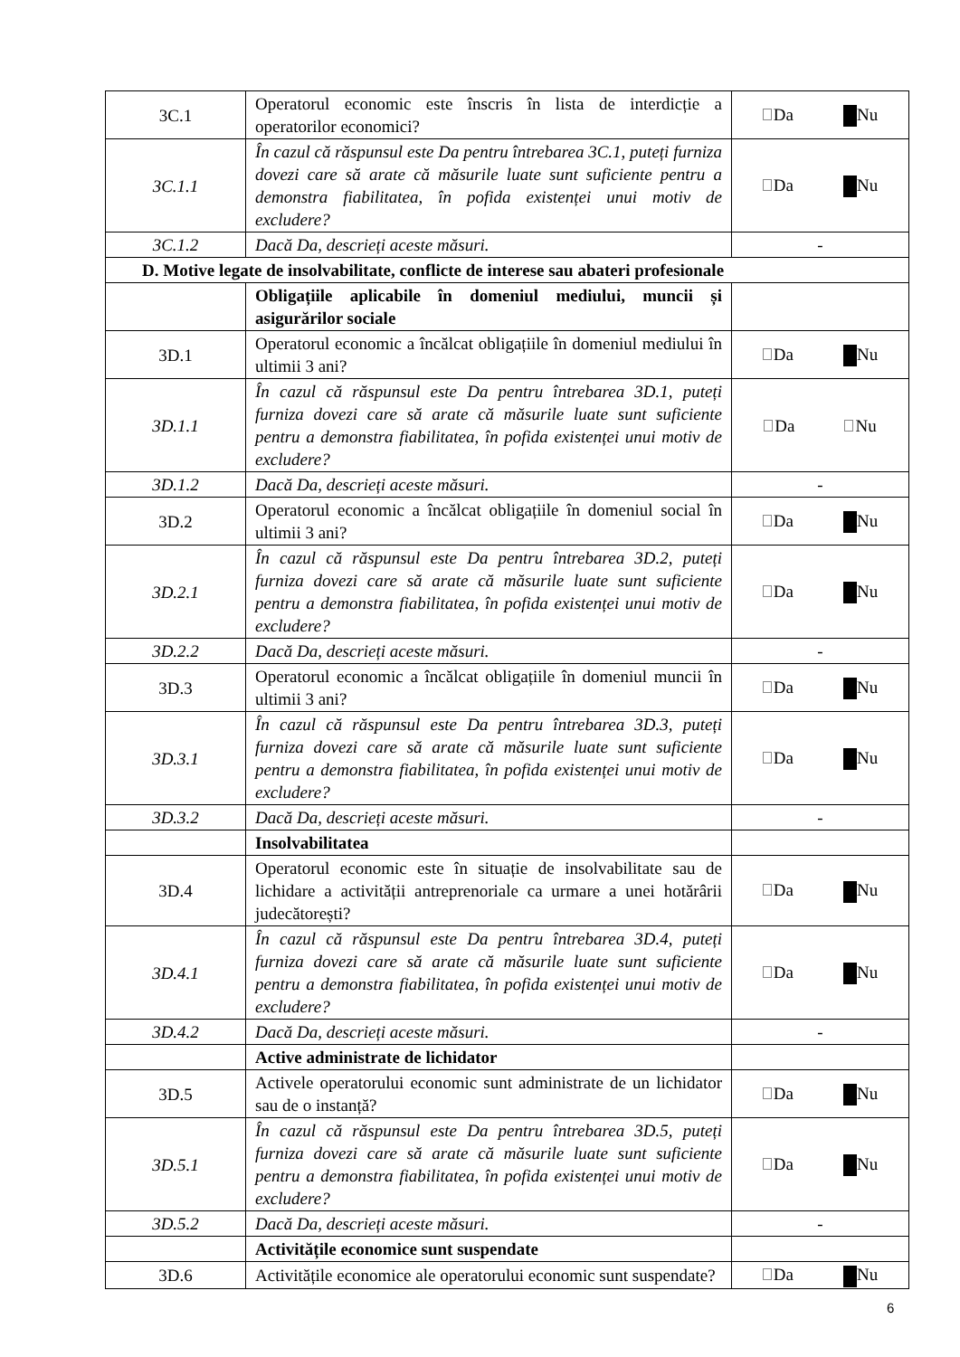| 3C.1 | Operatorul economic este înscris în lista de interdicție a operatorilor economici? | Da Nu |
| 3C.1.1 | În cazul că răspunsul este Da pentru întrebarea 3C.1, puteți furniza dovezi care să arate că măsurile luate sunt suficiente pentru a demonstra fiabilitatea, în pofida existenței unui motiv de excludere? | Da Nu |
| 3C.1.2 | Dacă Da, descrieți aceste măsuri. | - |
| D. Motive legate de insolvabilitate, conflicte de interese sau abateri profesionale | | |
| | Obligațiile aplicabile în domeniul mediului, muncii și asigurărilor sociale | |
| 3D.1 | Operatorul economic a încălcat obligațiile în domeniul mediului în ultimii 3 ani? | Da Nu |
| 3D.1.1 | În cazul că răspunsul este Da pentru întrebarea 3D.1, puteți furniza dovezi care să arate că măsurile luate sunt suficiente pentru a demonstra fiabilitatea, în pofida existenței unui motiv de excludere? | Da Nu |
| 3D.1.2 | Dacă Da, descrieți aceste măsuri. | - |
| 3D.2 | Operatorul economic a încălcat obligațiile în domeniul social în ultimii 3 ani? | Da Nu |
| 3D.2.1 | În cazul că răspunsul este Da pentru întrebarea 3D.2, puteți furniza dovezi care să arate că măsurile luate sunt suficiente pentru a demonstra fiabilitatea, în pofida existenței unui motiv de excludere? | Da Nu |
| 3D.2.2 | Dacă Da, descrieți aceste măsuri. | - |
| 3D.3 | Operatorul economic a încălcat obligațiile în domeniul muncii în ultimii 3 ani? | Da Nu |
| 3D.3.1 | În cazul că răspunsul este Da pentru întrebarea 3D.3, puteți furniza dovezi care să arate că măsurile luate sunt suficiente pentru a demonstra fiabilitatea, în pofida existenței unui motiv de excludere? | Da Nu |
| 3D.3.2 | Dacă Da, descrieți aceste măsuri. | - |
| | Insolvabilitatea | |
| 3D.4 | Operatorul economic este în situație de insolvabilitate sau de lichidare a activității antreprenoriale ca urmare a unei hotărârii judecătorești? | Da Nu |
| 3D.4.1 | În cazul că răspunsul este Da pentru întrebarea 3D.4, puteți furniza dovezi care să arate că măsurile luate sunt suficiente pentru a demonstra fiabilitatea, în pofida existenței unui motiv de excludere? | Da Nu |
| 3D.4.2 | Dacă Da, descrieți aceste măsuri. | - |
| | Active administrate de lichidator | |
| 3D.5 | Activele operatorului economic sunt administrate de un lichidator sau de o instanță? | Da Nu |
| 3D.5.1 | În cazul că răspunsul este Da pentru întrebarea 3D.5, puteți furniza dovezi care să arate că măsurile luate sunt suficiente pentru a demonstra fiabilitatea, în pofida existenței unui motiv de excludere? | Da Nu |
| 3D.5.2 | Dacă Da, descrieți aceste măsuri. | - |
| | Activitățile economice sunt suspendate | |
| 3D.6 | Activitățile economice ale operatorului economic sunt suspendate? | Da Nu |
6